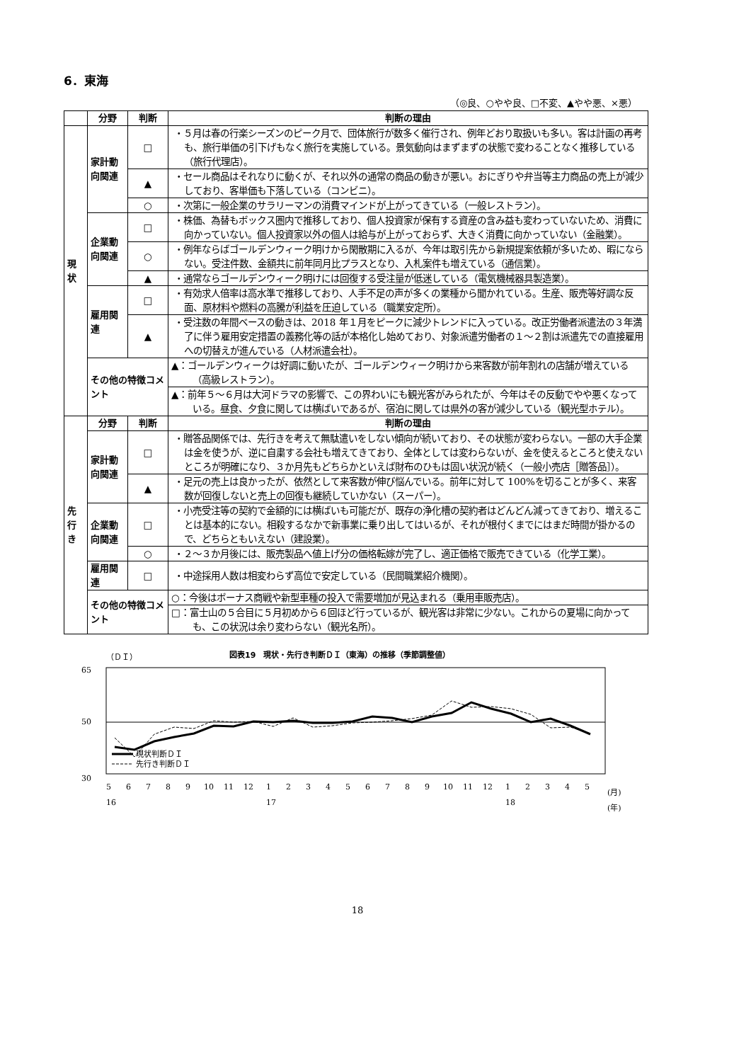6．東海
（◎良、○やや良、□不変、▲やや悪、×悪）
| | 分野 | 判断 | 判断の理由 |
| --- | --- | --- | --- |
| 現状 | 家計動向関連 | □ | ・５月は春の行楽シーズンのピーク月で、団体旅行が数多く催行され、例年どおり取扱いも多い。客は計画の再考も、旅行単価の引下げもなく旅行を実施している。景気動向はまずまずの状態で変わることなく推移している（旅行代理店）。 |
| | | ▲ | ・セール商品はそれなりに動くが、それ以外の通常の商品の動きが悪い。おにぎりや弁当等主力商品の売上が減少しており、客単価も下落している（コンビニ）。 |
| | | ○ | ・次第に一般企業のサラリーマンの消費マインドが上がってきている（一般レストラン）。 |
| | 企業動向関連 | □ | ・株価、為替もボックス圏内で推移しており、個人投資家が保有する資産の含み益も変わっていないため、消費に向かっていない。個人投資家以外の個人は給与が上がっておらず、大きく消費に向かっていない（金融業）。 |
| | | ○ | ・例年ならばゴールデンウィーク明けから閑散期に入るが、今年は取引先から新規提案依頼が多いため、暇にならない。受注件数、金額共に前年同月比プラスとなり、入札案件も増えている（通信業）。 |
| | | ▲ | ・通常ならゴールデンウィーク明けには回復する受注量が低迷している（電気機械器具製造業）。 |
| | 雇用関連 | □ | ・有効求人倍率は高水準で推移しており、人手不足の声が多くの業種から聞かれている。生産、販売等好調な反面、原材料や燃料の高騰が利益を圧迫している（職業安定所）。 |
| | | ▲ | ・受注数の年間ベースの動きは、2018 年１月をピークに減少トレンドに入っている。改正労働者派遣法の３年満了に伴う雇用安定措置の義務化等の話が本格化し始めており、対象派遣労働者の１～２割は派遣先での直接雇用への切替えが進んでいる（人材派遣会社）。 |
| | その他の特徴コメント | | ▲：ゴールデンウィークは好調に動いたが、ゴールデンウィーク明けから来客数が前年割れの店舗が増えている（高級レストラン）。 |
| | | | ▲：前年５～６月は大河ドラマの影響で、この界わいにも観光客がみられたが、今年はその反動でやや悪くなっている。昼食、夕食に関しては横ばいであるが、宿泊に関しては県外の客が減少している（観光型ホテル）。 |
| 先行き | 分野 | 判断 | 判断の理由 |
| | 家計動向関連 | □ | ・贈答品関係では、先行きを考えて無駄遣いをしない傾向が続いており、その状態が変わらない。一部の大手企業は金を使うが、逆に自粛する会社も増えてきており、全体としては変わらないが、金を使えるところと使えないところが明確になり、３か月先もどちらかといえば財布のひもは固い状況が続く（一般小売店［贈答品］）。 |
| | | ▲ | ・足元の売上は良かったが、依然として来客数が伸び悩んでいる。前年に対して 100%を切ることが多く、来客数が回復しないと売上の回復も継続していかない（スーパー）。 |
| | 企業動向関連 | □ | ・小売受注等の契約で金額的には横ばいも可能だが、既存の浄化槽の契約者はどんどん減ってきており、増えることは基本的にない。相殺するなかで新事業に乗り出してはいるが、それが根付くまでにはまだ時間が掛かるので、どちらともいえない（建設業）。 |
| | | ○ | ・２～３か月後には、販売製品へ値上げ分の価格転嫁が完了し、適正価格で販売できている（化学工業）。 |
| | 雇用関連 | □ | ・中途採用人数は相変わらず高位で安定している（民間職業紹介機関）。 |
| | その他の特徴コメント | | ○：今後はボーナス商戦や新型車種の投入で需要増加が見込まれる（乗用車販売店）。 |
| | | | □：富士山の５合目に５月初めから６回ほど行っているが、観光客は非常に少ない。これからの夏場に向かっても、この状況は余り変わらない（観光名所）。 |
（ＤＩ） 図表19　現状・先行き判断ＤＩ（東海）の推移（季節調整値）
65
50
30
現状判断ＤＩ
先行き判断ＤＩ
5
6
7
8
9
10
11
12
1
2
3
4
5
6
7
8
9
10
11
12
1
2
3
4
5
(月)
16
17
18
(年)
18